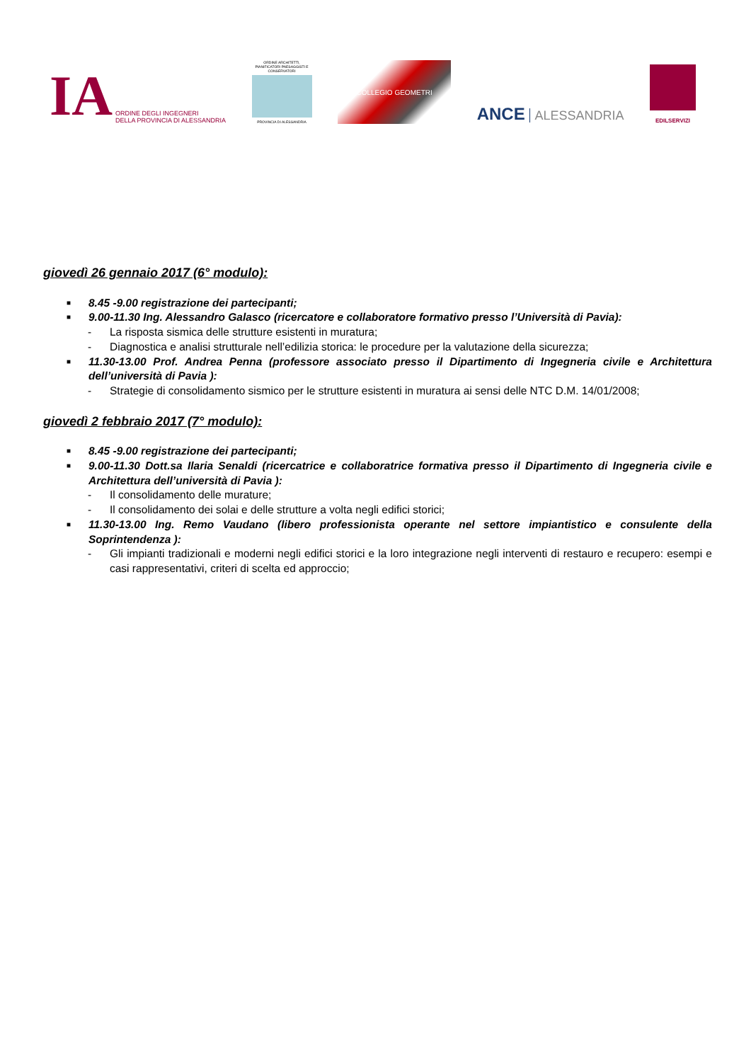IA
ORDINE DEGLI INGEGNERI
DELLA PROVINCIA DI ALESSANDRIA
ORDINE ARCHITETTI, PIANIFICATORI PAESAGGISTI E CONSERVATORI
PROVINCIA DI ALESSANDRIA
COLLEGIO GEOMETRI
ANCE ALESSANDRIA
EDILSERVIZI
giovedì 26 gennaio 2017 (6° modulo):
■ 8.45 -9.00 registrazione dei partecipanti;
■ 9.00-11.30 Ing. Alessandro Galasco (ricercatore e collaboratore formativo presso l’Università di Pavia):
- La risposta sismica delle strutture esistenti in muratura;
- Diagnostica e analisi strutturale nell’edilizia storica: le procedure per la valutazione della sicurezza;
■ 11.30-13.00 Prof. Andrea Penna (professore associato presso il Dipartimento di Ingegneria civile e Architettura dell’università di Pavia ):
- Strategie di consolidamento sismico per le strutture esistenti in muratura ai sensi delle NTC D.M. 14/01/2008;
giovedì 2 febbraio 2017 (7° modulo):
■ 8.45 -9.00 registrazione dei partecipanti;
■ 9.00-11.30 Dott.sa Ilaria Senaldi (ricercatrice e collaboratrice formativa presso il Dipartimento di Ingegneria civile e Architettura dell’università di Pavia ):
- Il consolidamento delle murature;
- Il consolidamento dei solai e delle strutture a volta negli edifici storici;
■ 11.30-13.00 Ing. Remo Vaudano (libero professionista operante nel settore impiantistico e consulente della Soprintendenza ):
- Gli impianti tradizionali e moderni negli edifici storici e la loro integrazione negli interventi di restauro e recupero: esempi e casi rappresentativi, criteri di scelta ed approccio;